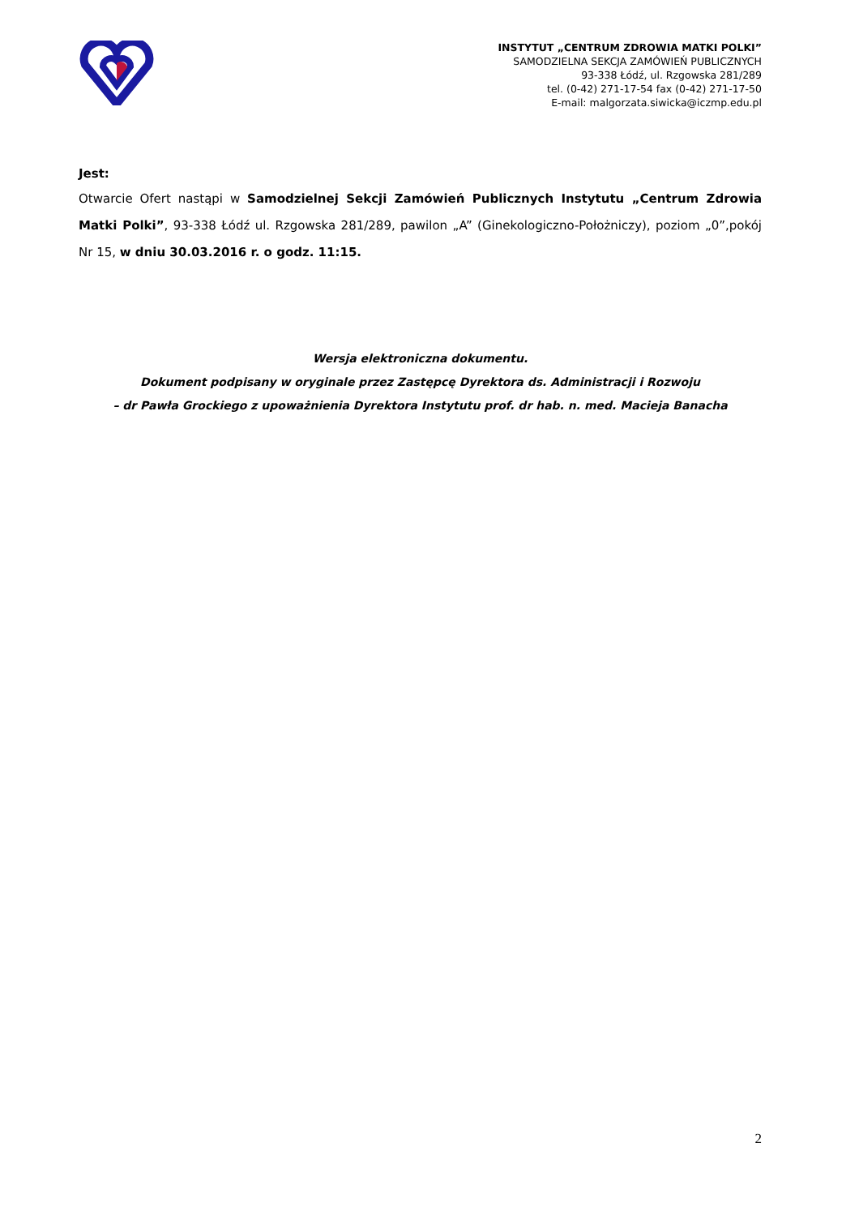INSTYTUT „CENTRUM ZDROWIA MATKI POLKI”
SAMODZIELNA SEKCJA ZAMÓWIEŃ PUBLICZNYCH
93-338 Łódź, ul. Rzgowska 281/289
tel. (0-42) 271-17-54 fax (0-42) 271-17-50
E-mail: malgorzata.siwicka@iczmp.edu.pl
Jest:
Otwarcie Ofert nastąpi w Samodzielnej Sekcji Zamówień Publicznych Instytutu „Centrum Zdrowia Matki Polki”, 93-338 Łódź ul. Rzgowska 281/289, pawilon „A” (Ginekologiczno-Położniczy), poziom „0”,pokój Nr 15, w dniu 30.03.2016 r. o godz. 11:15.
Wersja elektroniczna dokumentu.
Dokument podpisany w oryginale przez Zastępcę Dyrektora ds. Administracji i Rozwoju
– dr Pawła Grockiego z upoważnienia Dyrektora Instytutu prof. dr hab. n. med. Macieja Banacha
2